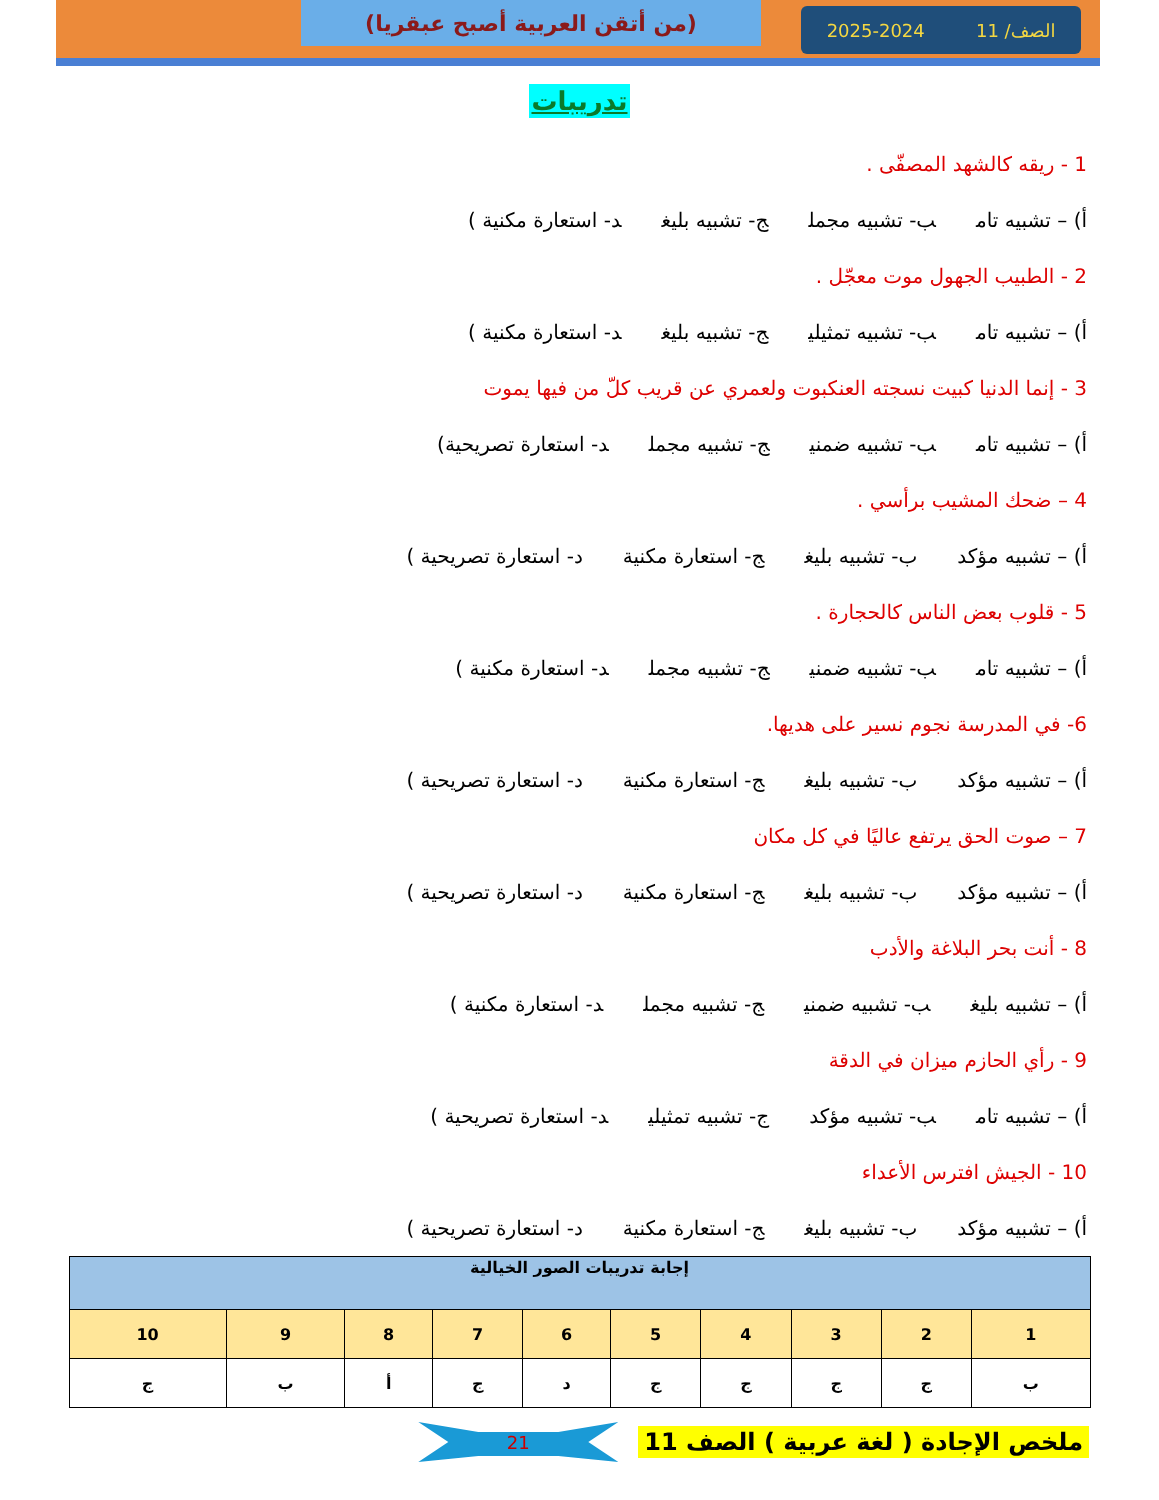الصف/ 11 2025-2024
(من أتقن العربية أصبح عبقريا)
تدريبات
1 - ريقه كالشهد المصفّى .
أ) – تشبيه تام ب- تشبيه مجمل ج- تشبيه بليغ د- استعارة مكنية )
2 - الطبيب الجهول موت معجّل .
أ) – تشبيه تام ب- تشبيه تمثيلي ج- تشبيه بليغ د- استعارة مكنية )
3 - إنما الدنيا كبيت نسجته العنكبوت ولعمري عن قريب كلّ من فيها يموت
أ) – تشبيه تام ب- تشبيه ضمني ج- تشبيه مجمل د- استعارة تصريحية)
4 – ضحك المشيب برأسي .
أ) – تشبيه مؤكد ب- تشبيه بليغ ج- استعارة مكنية د- استعارة تصريحية )
5 - قلوب بعض الناس كالحجارة .
أ) – تشبيه تام ب- تشبيه ضمني ج- تشبيه مجمل د- استعارة مكنية )
6- في المدرسة نجوم نسير على هديها.
أ) – تشبيه مؤكد ب- تشبيه بليغ ج- استعارة مكنية د- استعارة تصريحية )
7 – صوت الحق يرتفع عاليًا في كل مكان
أ) – تشبيه مؤكد ب- تشبيه بليغ ج- استعارة مكنية د- استعارة تصريحية )
8 - أنت بحر البلاغة والأدب
أ) – تشبيه بليغ ب- تشبيه ضمني ج- تشبيه مجمل د- استعارة مكنية )
9 - رأي الحازم ميزان في الدقة
أ) – تشبيه تام ب- تشبيه مؤكد ج- تشبيه تمثيلي د- استعارة تصريحية )
10 - الجيش افترس الأعداء
أ) – تشبيه مؤكد ب- تشبيه بليغ ج- استعارة مكنية د- استعارة تصريحية )
| إجابة تدريبات الصور الخيالية | | | | | | | | | |
| --- | --- | --- | --- | --- | --- | --- | --- | --- | --- |
| 1 | 2 | 3 | 4 | 5 | 6 | 7 | 8 | 9 | 10 |
| ب | ج | ج | ج | ج | د | ج | أ | ب | ج |
ملخص الإجادة ( لغة عربية ) الصف 11
21